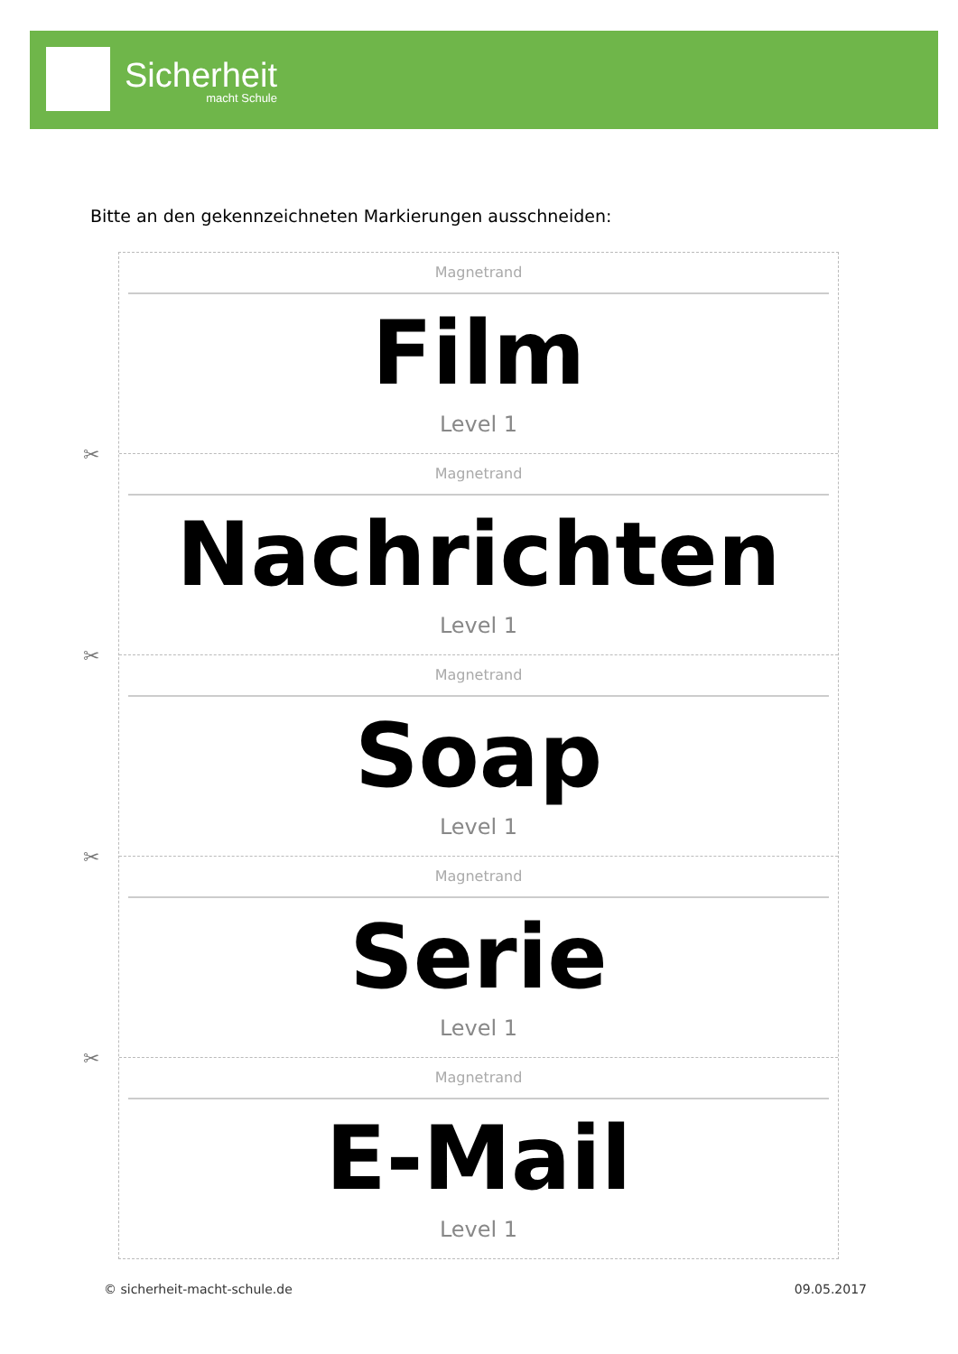Sicherheit
macht Schule
Bitte an den gekennzeichneten Markierungen ausschneiden:
Magnetrand
Film
Level 1
✂
Magnetrand
Nachrichten
Level 1
✂
Magnetrand
Soap
Level 1
✂
Magnetrand
Serie
Level 1
✂
Magnetrand
E-Mail
Level 1
© sicherheit-macht-schule.de 09.05.2017